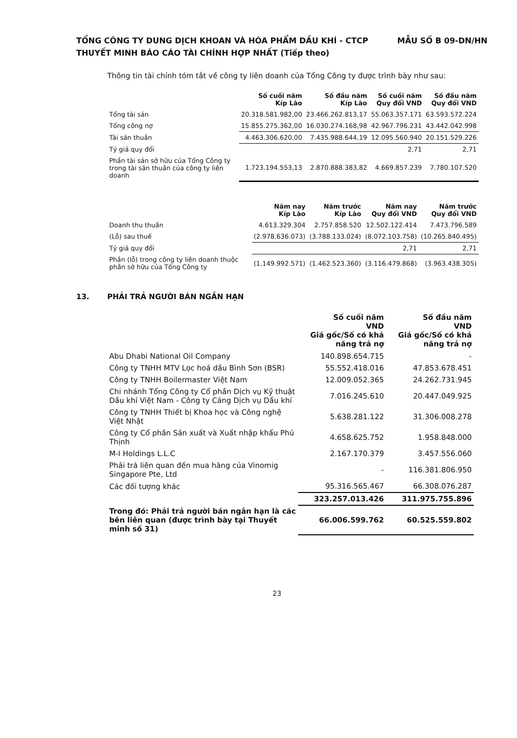MẪU SỐ B 09-DN/HN TỔNG CÔNG TY DUNG DỊCH KHOAN VÀ HÓA PHẨM DẦU KHÍ - CTCP
THUYẾT MINH BÁO CÁO TÀI CHÍNH HỢP NHẤT (Tiếp theo)
Thông tin tài chính tóm tắt về công ty liên doanh của Tổng Công ty được trình bày như sau:
| | Số cuối năm Kíp Lào | Số đầu năm Kíp Lào | Số cuối năm Quy đổi VND | Số đầu năm Quy đổi VND |
| --- | --- | --- | --- | --- |
| Tổng tài sản | 20.318.581.982,00 | 23.466.262.813,17 | 55.063.357.171 | 63.593.572.224 |
| Tổng công nợ | 15.855.275.362,00 | 16.030.274.168,98 | 42.967.796.231 | 43.442.042.998 |
| Tài sản thuần | 4.463.306.620,00 | 7.435.988.644,19 | 12.095.560.940 | 20.151.529.226 |
| Tỷ giá quy đổi | | | 2,71 | 2,71 |
| Phần tài sản sở hữu của Tổng Công ty trong tài sản thuần của công ty liên doanh | 1.723.194.553,13 | 2.870.888.383,82 | 4.669.857.239 | 7.780.107.520 |
| | Năm nay Kíp Lào | Năm trước Kíp Lào | Năm nay Quy đổi VND | Năm trước Quy đổi VND |
| --- | --- | --- | --- | --- |
| Doanh thu thuần | 4.613.329.304 | 2.757.858.520 | 12.502.122.414 | 7.473.796.589 |
| (Lỗ) sau thuế | (2.978.636.073) | (3.788.133.024) | (8.072.103.758) | (10.265.840.495) |
| Tỷ giá quy đổi | | | 2,71 | 2,71 |
| Phần (lỗ) trong công ty liên doanh thuộc phần sở hữu của Tổng Công ty | (1.149.992.571) | (1.462.523.360) | (3.116.479.868) | (3.963.438.305) |
13. PHẢI TRẢ NGƯỜI BÁN NGẮN HẠN
| | Số cuối năm VND Giá gốc/Số có khả năng trả nợ | Số đầu năm VND Giá gốc/Số có khả năng trả nợ |
| --- | --- | --- |
| Abu Dhabi National Oil Company | 140.898.654.715 | - |
| Công ty TNHH MTV Lọc hoá dầu Bình Sơn (BSR) | 55.552.418.016 | 47.853.678.451 |
| Công ty TNHH Boilermaster Việt Nam | 12.009.052.365 | 24.262.731.945 |
| Chi nhánh Tổng Công ty Cổ phần Dịch vụ Kỹ thuật Dầu khí Việt Nam - Công ty Cảng Dịch vụ Dầu khí | 7.016.245.610 | 20.447.049.925 |
| Công ty TNHH Thiết bị Khoa học và Công nghệ Việt Nhật | 5.638.281.122 | 31.306.008.278 |
| Công ty Cổ phần Sản xuất và Xuất nhập khẩu Phú Thịnh | 4.658.625.752 | 1.958.848.000 |
| M-I Holdings L.L.C | 2.167.170.379 | 3.457.556.060 |
| Phải trả liên quan đến mua hàng của Vinomig Singapore Pte, Ltd | - | 116.381.806.950 |
| Các đối tượng khác | 95.316.565.467 | 66.308.076.287 |
| | 323.257.013.426 | 311.975.755.896 |
| Trong đó: Phải trả người bán ngắn hạn là các bên liên quan (được trình bày tại Thuyết minh số 31) | 66.006.599.762 | 60.525.559.802 |
23